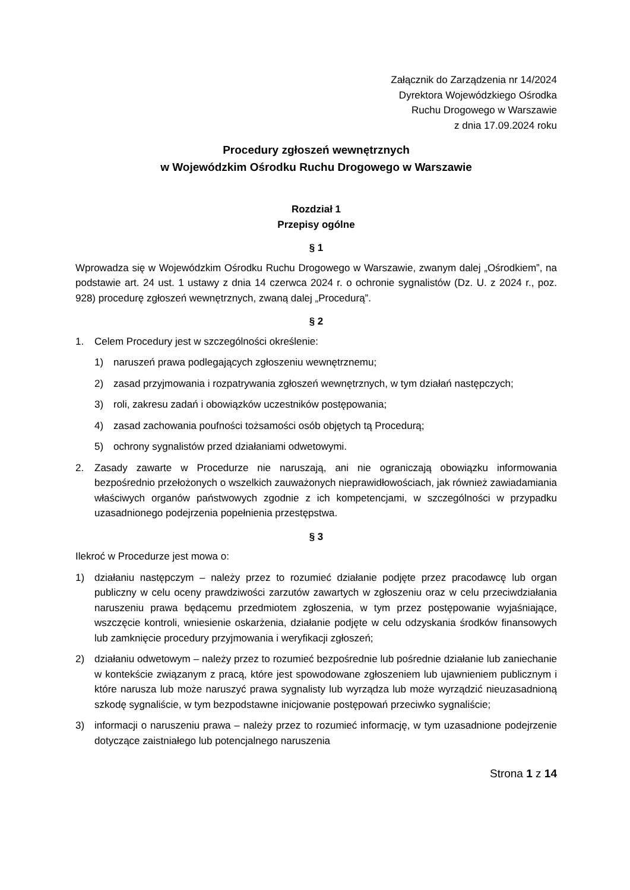Załącznik do Zarządzenia nr 14/2024
Dyrektora Wojewódzkiego Ośrodka
Ruchu Drogowego w Warszawie
z dnia 17.09.2024 roku
Procedury zgłoszeń wewnętrznych
w Wojewódzkim Ośrodku Ruchu Drogowego w Warszawie
Rozdział 1
Przepisy ogólne
§ 1
Wprowadza się w Wojewódzkim Ośrodku Ruchu Drogowego w Warszawie, zwanym dalej „Ośrodkiem”, na podstawie art. 24 ust. 1 ustawy z dnia 14 czerwca 2024 r. o ochronie sygnalistów (Dz. U. z 2024 r., poz. 928) procedurę zgłoszeń wewnętrznych, zwaną dalej „Procedurą”.
§ 2
1. Celem Procedury jest w szczególności określenie:
1) naruszeń prawa podlegających zgłoszeniu wewnętrznemu;
2) zasad przyjmowania i rozpatrywania zgłoszeń wewnętrznych, w tym działań następczych;
3) roli, zakresu zadań i obowiązków uczestników postępowania;
4) zasad zachowania poufności tożsamości osób objętych tą Procedurą;
5) ochrony sygnalistów przed działaniami odwetowymi.
2. Zasady zawarte w Procedurze nie naruszają, ani nie ograniczają obowiązku informowania bezpośrednio przełożonych o wszelkich zauważonych nieprawidłowościach, jak również zawiadamiania właściwych organów państwowych zgodnie z ich kompetencjami, w szczególności w przypadku uzasadnionego podejrzenia popełnienia przestępstwa.
§ 3
Ilekroć w Procedurze jest mowa o:
1) działaniu następczym – należy przez to rozumieć działanie podjęte przez pracodawcę lub organ publiczny w celu oceny prawdziwości zarzutów zawartych w zgłoszeniu oraz w celu przeciwdziałania naruszeniu prawa będącemu przedmiotem zgłoszenia, w tym przez postępowanie wyjaśniające, wszczęcie kontroli, wniesienie oskarżenia, działanie podjęte w celu odzyskania środków finansowych lub zamknięcie procedury przyjmowania i weryfikacji zgłoszeń;
2) działaniu odwetowym – należy przez to rozumieć bezpośrednie lub pośrednie działanie lub zaniechanie w kontekście związanym z pracą, które jest spowodowane zgłoszeniem lub ujawnieniem publicznym i które narusza lub może naruszyć prawa sygnalisty lub wyrządza lub może wyrządzić nieuzasadnioną szkodę sygnaliście, w tym bezpodstawne inicjowanie postępowań przeciwko sygnaliście;
3) informacji o naruszeniu prawa – należy przez to rozumieć informację, w tym uzasadnione podejrzenie dotyczące zaistniałego lub potencjalnego naruszenia
Strona 1 z 14